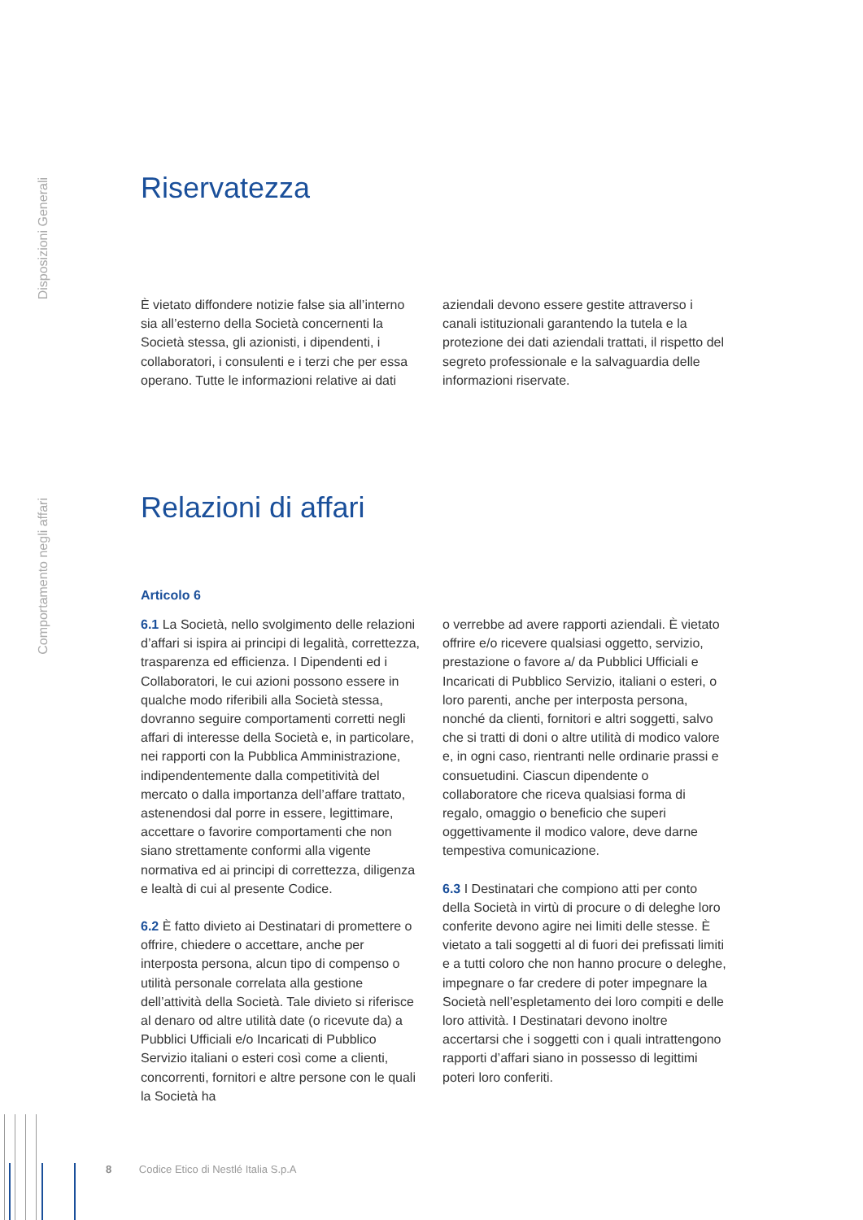Disposizioni Generali
Comportamento negli affari
Riservatezza
È vietato diffondere notizie false sia all’interno sia all’esterno della Società concernenti la Società stessa, gli azionisti, i dipendenti, i collaboratori, i consulenti e i terzi che per essa operano. Tutte le informazioni relative ai dati
aziendali devono essere gestite attraverso i canali istituzionali garantendo la tutela e la protezione dei dati aziendali trattati, il rispetto del segreto professionale e la salvaguardia delle informazioni riservate.
Relazioni di affari
Articolo 6
6.1 La Società, nello svolgimento delle relazioni d’affari si ispira ai principi di legalità, correttezza, trasparenza ed efficienza. I Dipendenti ed i Collaboratori, le cui azioni possono essere in qualche modo riferibili alla Società stessa, dovranno seguire comportamenti corretti negli affari di interesse della Società e, in particolare, nei rapporti con la Pubblica Amministrazione, indipendentemente dalla competitività del mercato o dalla importanza dell’affare trattato, astenendosi dal porre in essere, legittimare, accettare o favorire comportamenti che non siano strettamente conformi alla vigente normativa ed ai principi di correttezza, diligenza e lealtà di cui al presente Codice.
6.2 È fatto divieto ai Destinatari di promettere o offrire, chiedere o accettare, anche per interposta persona, alcun tipo di compenso o utilità personale correlata alla gestione dell’attività della Società. Tale divieto si riferisce al denaro od altre utilità date (o ricevute da) a Pubblici Ufficiali e/o Incaricati di Pubblico Servizio italiani o esteri così come a clienti, concorrenti, fornitori e altre persone con le quali la Società ha
o verrebbe ad avere rapporti aziendali. È vietato offrire e/o ricevere qualsiasi oggetto, servizio, prestazione o favore a/ da Pubblici Ufficiali e Incaricati di Pubblico Servizio, italiani o esteri, o loro parenti, anche per interposta persona, nonché da clienti, fornitori e altri soggetti, salvo che si tratti di doni o altre utilità di modico valore e, in ogni caso, rientranti nelle ordinarie prassi e consuetudini. Ciascun dipendente o collaboratore che riceva qualsiasi forma di regalo, omaggio o beneficio che superi oggettivamente il modico valore, deve darne tempestiva comunicazione.
6.3 I Destinatari che compiono atti per conto della Società in virtù di procure o di deleghe loro conferite devono agire nei limiti delle stesse. È vietato a tali soggetti al di fuori dei prefissati limiti e a tutti coloro che non hanno procure o deleghe, impegnare o far credere di poter impegnare la Società nell’espletamento dei loro compiti e delle loro attività. I Destinatari devono inoltre accertarsi che i soggetti con i quali intrattengono rapporti d’affari siano in possesso di legittimi poteri loro conferiti.
8 Codice Etico di Nestlé Italia S.p.A